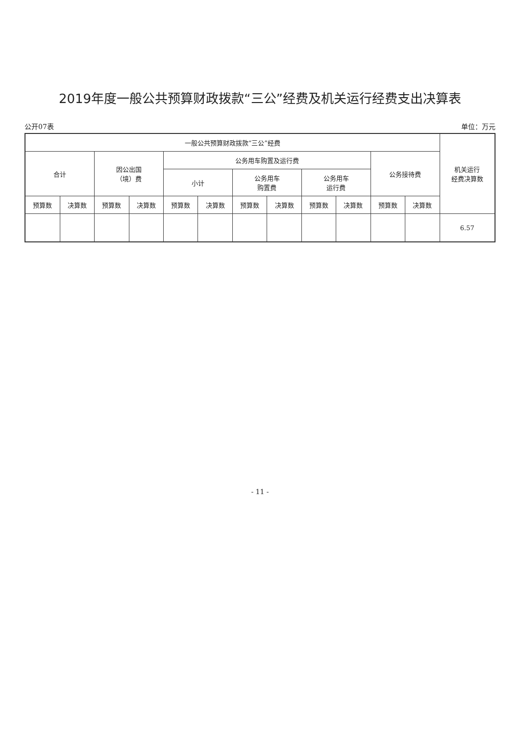2019年度一般公共预算财政拨款“三公”经费及机关运行经费支出决算表
公开07表 单位：万元
| 一般公共预算财政拨款“三公”经费 | | | | | | | | | | | | 机关运行 经费决算数 |
| --- | --- | --- | --- | --- | --- | --- | --- | --- | --- | --- | --- | --- |
| 合计 | | 因公出国 （境）费 | | 公务用车购置及运行费 | | | | | | 公务接待费 | | |
| | | | | 小计 | | 公务用车 购置费 | | 公务用车 运行费 | | | | |
| 预算数 | 决算数 | 预算数 | 决算数 | 预算数 | 决算数 | 预算数 | 决算数 | 预算数 | 决算数 | 预算数 | 决算数 | |
| | | | | | | | | | | | | 6.57 |
- 11 -